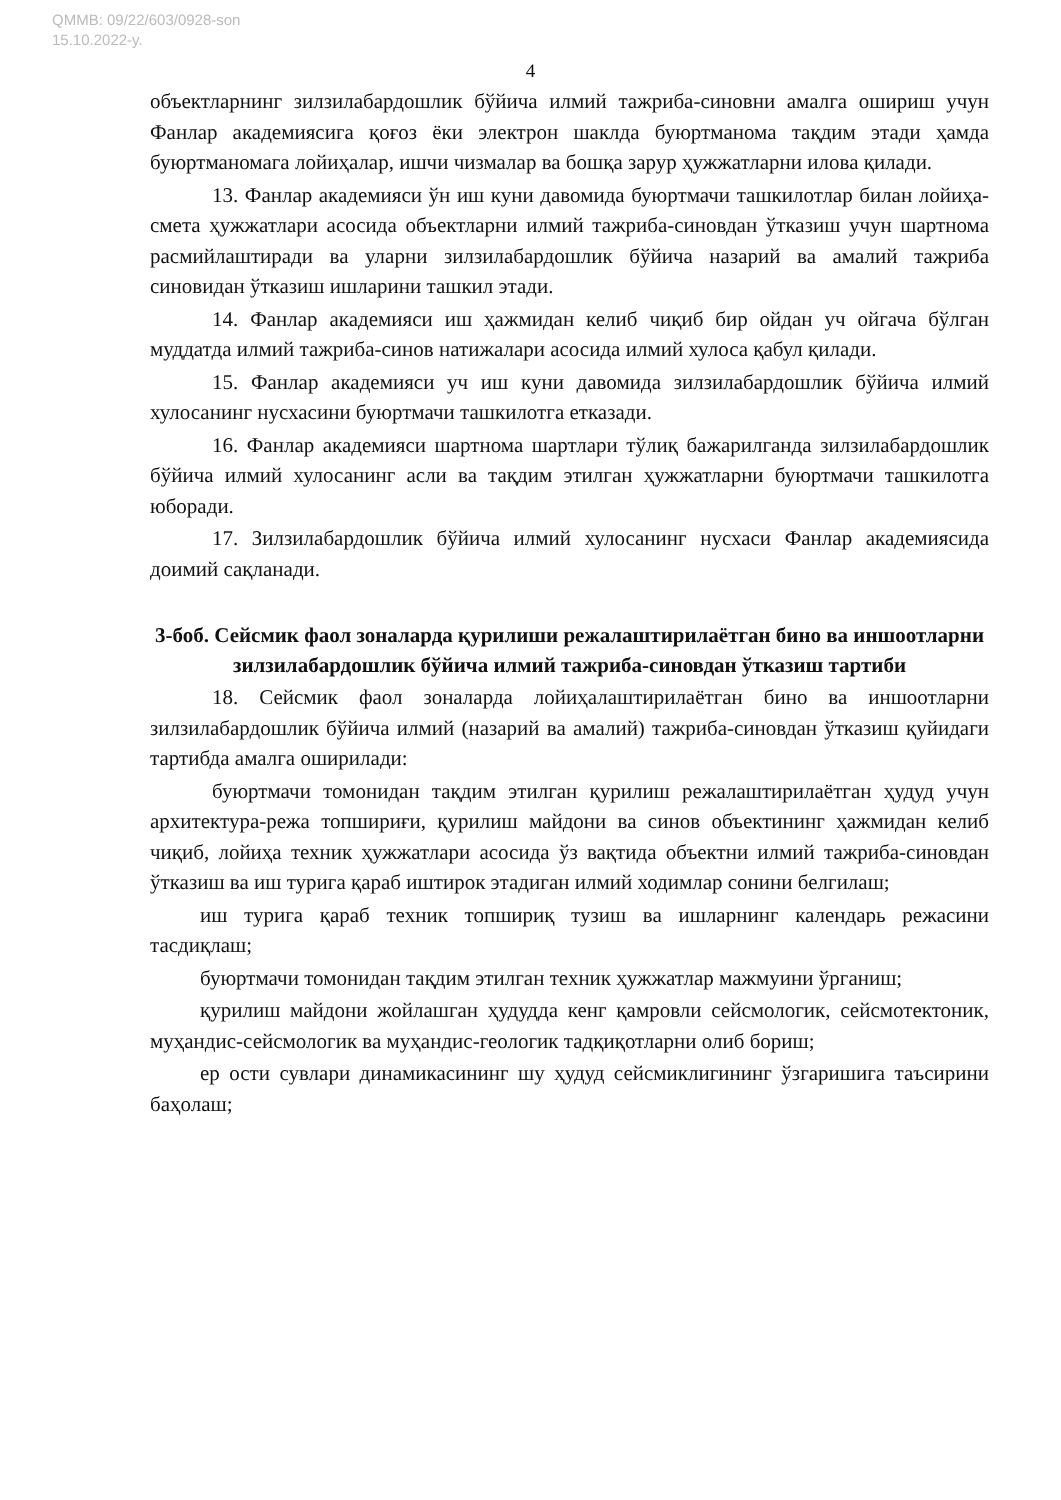QMMB: 09/22/603/0928-son
15.10.2022-y.
4
объектларнинг зилзилабардошлик бўйича илмий тажриба-синовни амалга ошириш учун Фанлар академиясига қоғоз ёки электрон шаклда буюртманома тақдим этади ҳамда буюртманомага лойиҳалар, ишчи чизмалар ва бошқа зарур ҳужжатларни илова қилади.
13. Фанлар академияси ўн иш куни давомида буюртмачи ташкилотлар билан лойиҳа-смета ҳужжатлари асосида объектларни илмий тажриба-синовдан ўтказиш учун шартнома расмийлаштиради ва уларни зилзилабардошлик бўйича назарий ва амалий тажриба синовидан ўтказиш ишларини ташкил этади.
14. Фанлар академияси иш ҳажмидан келиб чиқиб бир ойдан уч ойгача бўлган муддатда илмий тажриба-синов натижалари асосида илмий хулоса қабул қилади.
15. Фанлар академияси уч иш куни давомида зилзилабардошлик бўйича илмий хулосанинг нусхасини буюртмачи ташкилотга етказади.
16. Фанлар академияси шартнома шартлари тўлиқ бажарилганда зилзилабардошлик бўйича илмий хулосанинг асли ва тақдим этилган ҳужжатларни буюртмачи ташкилотга юборади.
17. Зилзилабардошлик бўйича илмий хулосанинг нусхаси Фанлар академиясида доимий сақланади.
3-боб. Сейсмик фаол зоналарда қурилиши режалаштирилаётган бино ва иншоотларни зилзилабардошлик бўйича илмий тажриба-синовдан ўтказиш тартиби
18. Сейсмик фаол зоналарда лойиҳалаштирилаётган бино ва иншоотларни зилзилабардошлик бўйича илмий (назарий ва амалий) тажриба-синовдан ўтказиш қуйидаги тартибда амалга оширилади:
буюртмачи томонидан тақдим этилган қурилиш режалаштирилаётган ҳудуд учун архитектура-режа топшириғи, қурилиш майдони ва синов объектининг ҳажмидан келиб чиқиб, лойиҳа техник ҳужжатлари асосида ўз вақтида объектни илмий тажриба-синовдан ўтказиш ва иш турига қараб иштирок этадиган илмий ходимлар сонини белгилаш;
иш турига қараб техник топшириқ тузиш ва ишларнинг календарь режасини тасдиқлаш;
буюртмачи томонидан тақдим этилган техник ҳужжатлар мажмуини ўрганиш;
қурилиш майдони жойлашган ҳудудда кенг қамровли сейсмологик, сейсмотектоник, муҳандис-сейсмологик ва муҳандис-геологик тадқиқотларни олиб бориш;
ер ости сувлари динамикасининг шу ҳудуд сейсмиклигининг ўзгаришига таъсирини баҳолаш;